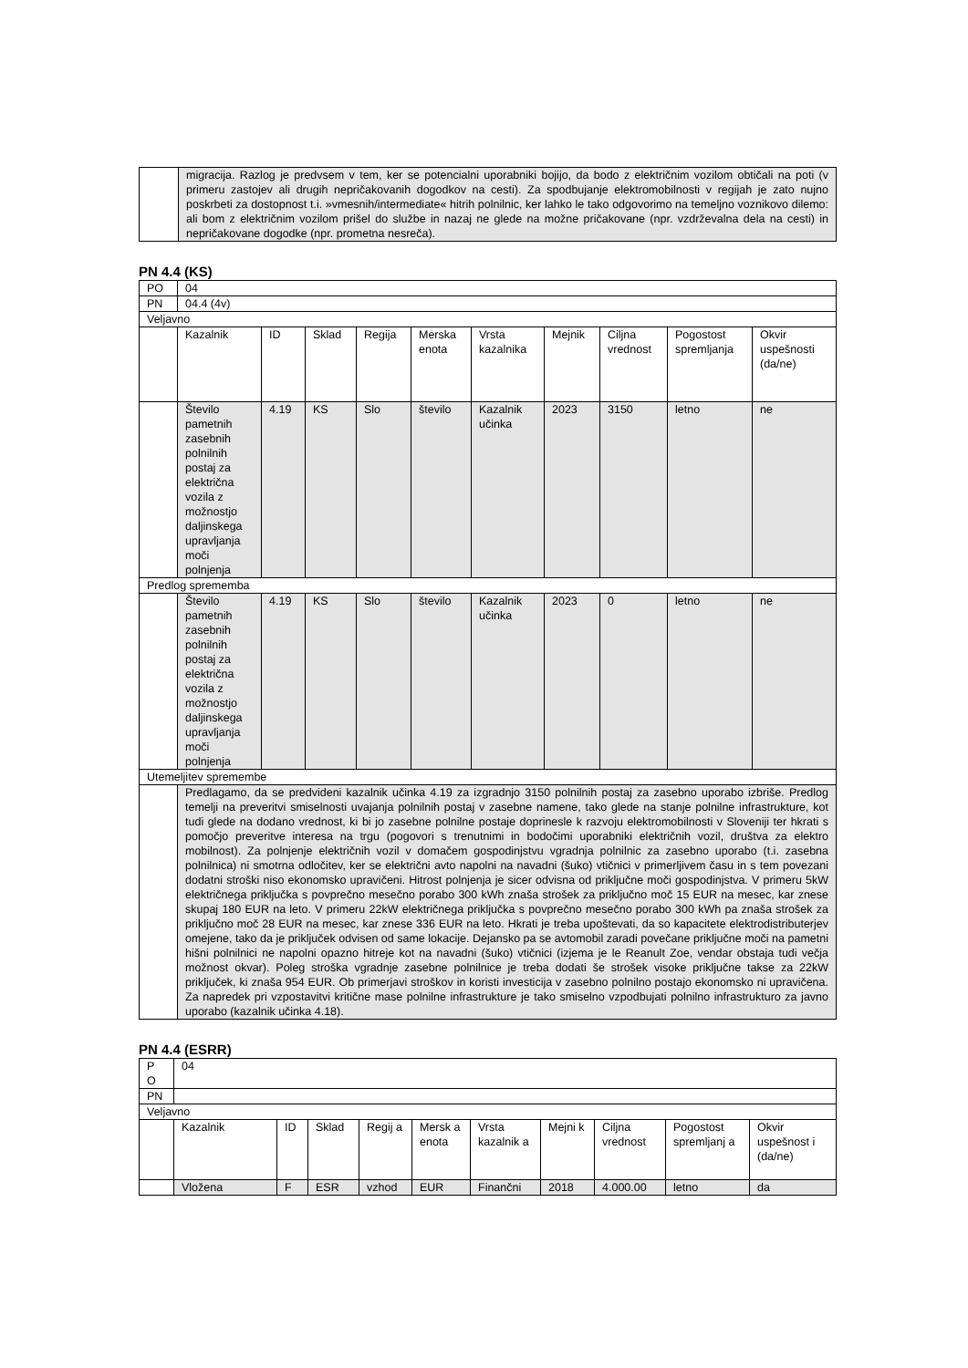| | migracija. Razlog je predvsem v tem, ker se potencialni uporabniki bojijo, da bodo z električnim vozilom obtičali na poti (v primeru zastojev ali drugih nepričakovanih dogodkov na cesti). Za spodbujanje elektromobilnosti v regijah je zato nujno poskrbeti za dostopnost t.i. »vmesnih/intermediate« hitrih polnilnic, ker lahko le tako odgovorimo na temeljno voznikovo dilemo: ali bom z električnim vozilom prišel do službe in nazaj ne glede na možne pričakovane (npr. vzdrževalna dela na cesti) in nepričakovane dogodke (npr. prometna nesreča). |
PN 4.4 (KS)
| PO | 04 | | | | | | | | | |
| PN | 04.4 (4v) | | | | | | | | | |
| Veljavno | | | | | | | | | | |
| | Kazalnik | ID | Sklad | Regija | Merska enota | Vrsta kazalnika | Mejnik | Ciljna vrednost | Pogostost spremljanja | Okvir uspešnosti (da/ne) |
| | Število pametnih zasebnih polnilnih postaj za električna vozila z možnostjo daljinskega upravljanja moči polnjenja | 4.19 | KS | Slo | število | Kazalnik učinka | 2023 | 3150 | letno | ne |
| Predlog sprememba | | | | | | | | | | |
| | Število pametnih zasebnih polnilnih postaj za električna vozila z možnostjo daljinskega upravljanja moči polnjenja | 4.19 | KS | Slo | število | Kazalnik učinka | 2023 | 0 | letno | ne |
| Utemeljitev spremembe | | | | | | | | | | |
| | Predlagamo, da se predvideni kazalnik učinka 4.19 za izgradnjo 3150 polnilnih postaj za zasebno uporabo izbriše. Predlog temelji na preveritvi smiselnosti uvajanja polnilnih postaj v zasebne namene, tako glede na stanje polnilne infrastrukture, kot tudi glede na dodano vrednost, ki bi jo zasebne polnilne postaje doprinesle k razvoju elektromobilnosti v Sloveniji ter hkrati s pomočjo preveritve interesa na trgu (pogovori s trenutnimi in bodočimi uporabniki električnih vozil, društva za elektro mobilnost). Za polnjenje električnih vozil v domačem gospodinjstvu vgradnja polnilnic za zasebno uporabo (t.i. zasebna polnilnica) ni smotrna odločitev, ker se električni avto napolni na navadni (šuko) vtičnici v primerljivem času in s tem povezani dodatni stroški niso ekonomsko upravičeni. Hitrost polnjenja je sicer odvisna od priključne moči gospodinjstva. V primeru 5kW električnega priključka s povprečno mesečno porabo 300 kWh znaša strošek za priključno moč 15 EUR na mesec, kar znese skupaj 180 EUR na leto. V primeru 22kW električnega priključka s povprečno mesečno porabo 300 kWh pa znaša strošek za priključno moč 28 EUR na mesec, kar znese 336 EUR na leto. Hkrati je treba upoštevati, da so kapacitete elektrodistributerjev omejene, tako da je priključek odvisen od same lokacije. Dejansko pa se avtomobil zaradi povečane priključne moči na pametni hišni polnilnici ne napolni opazno hitreje kot na navadni (šuko) vtičnici (izjema je le Reanult Zoe, vendar obstaja tudi večja možnost okvar). Poleg stroška vgradnje zasebne polnilnice je treba dodati še strošek visoke priključne takse za 22kW priključek, ki znaša 954 EUR. Ob primerjavi stroškov in koristi investicija v zasebno polnilno postajo ekonomsko ni upravičena. Za napredek pri vzpostavitvi kritične mase polnilne infrastrukture je tako smiselno vzpodbujati polnilno infrastrukturo za javno uporabo (kazalnik učinka 4.18). | | | | | | | | | |
PN 4.4 (ESRR)
| P O | 04 | | | | | | | | | |
| PN | | | | | | | | | | |
| Veljavno | | | | | | | | | | |
| | Kazalnik | ID | Sklad | Regij a | Mersk a enota | Vrsta kazalnik a | Mejni k | Ciljna vrednost | Pogostost spremljanj a | Okvir uspešnost i (da/ne) |
| | Vložena | F | ESR | vzhod | EUR | Finančni | 2018 | 4.000.00 | letno | da |